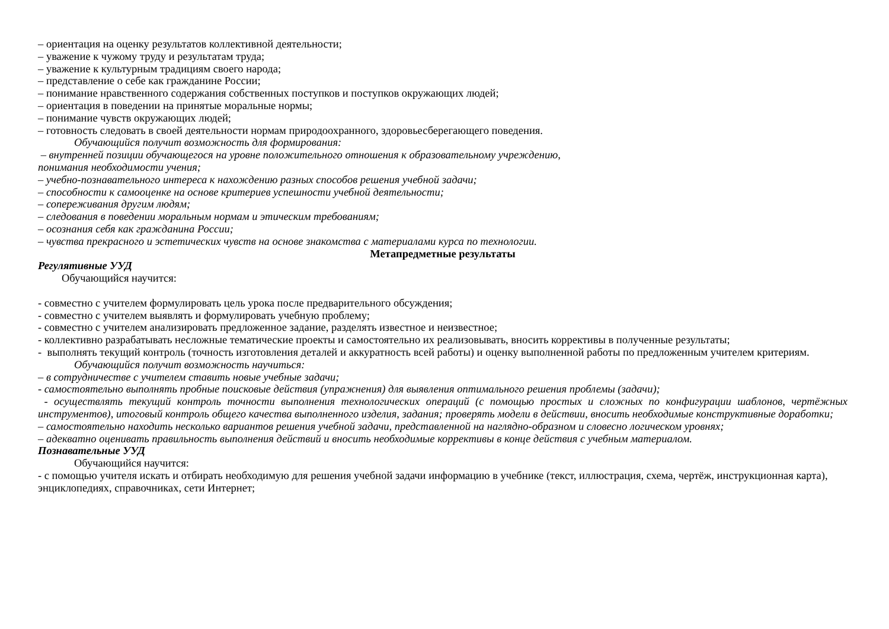– ориентация на оценку результатов коллективной деятельности;
– уважение к чужому труду и результатам труда;
– уважение к культурным традициям своего народа;
– представление о себе как гражданине России;
– понимание нравственного содержания собственных поступков и поступков окружающих людей;
– ориентация в поведении на принятые моральные нормы;
– понимание чувств окружающих людей;
– готовность следовать в своей деятельности нормам природоохранного, здоровьесберегающего поведения.
Обучающийся получит возможность для формирования:
– внутренней позиции обучающегося на уровне положительного отношения к образовательному учреждению,
понимания необходимости учения;
– учебно-познавательного интереса к нахождению разных способов решения учебной задачи;
– способности к самооценке на основе критериев успешности учебной деятельности;
– сопереживания другим людям;
– следования в поведении моральным нормам и этическим требованиям;
– осознания себя как гражданина России;
– чувства прекрасного и эстетических чувств на основе знакомства с материалами курса по технологии.
Метапредметные результаты
Регулятивные УУД
Обучающийся научится:
- совместно с учителем формулировать цель урока после предварительного обсуждения;
- совместно с учителем выявлять и формулировать учебную проблему;
- совместно с учителем анализировать предложенное задание, разделять известное и неизвестное;
- коллективно разрабатывать несложные тематические проекты и самостоятельно их реализовывать, вносить коррективы в полученные результаты;
- выполнять текущий контроль (точность изготовления деталей и аккуратность всей работы) и оценку выполненной работы по предложенным учителем критериям.
Обучающийся получит возможность научиться:
– в сотрудничестве с учителем ставить новые учебные задачи;
- самостоятельно выполнять пробные поисковые действия (упражнения) для выявления оптимального решения проблемы (задачи);
- осуществлять текущий контроль точности выполнения технологических операций (с помощью простых и сложных по конфигурации шаблонов, чертёжных инструментов), итоговый контроль общего качества выполненного изделия, задания; проверять модели в действии, вносить необходимые конструктивные доработки;
– самостоятельно находить несколько вариантов решения учебной задачи, представленной на наглядно-образном и словесно логическом уровнях;
– адекватно оценивать правильность выполнения действий и вносить необходимые коррективы в конце действия с учебным материалом.
Познавательные УУД
Обучающийся научится:
- с помощью учителя искать и отбирать необходимую для решения учебной задачи информацию в учебнике (текст, иллюстрация, схема, чертёж, инструкционная карта), энциклопедиях, справочниках, сети Интернет;